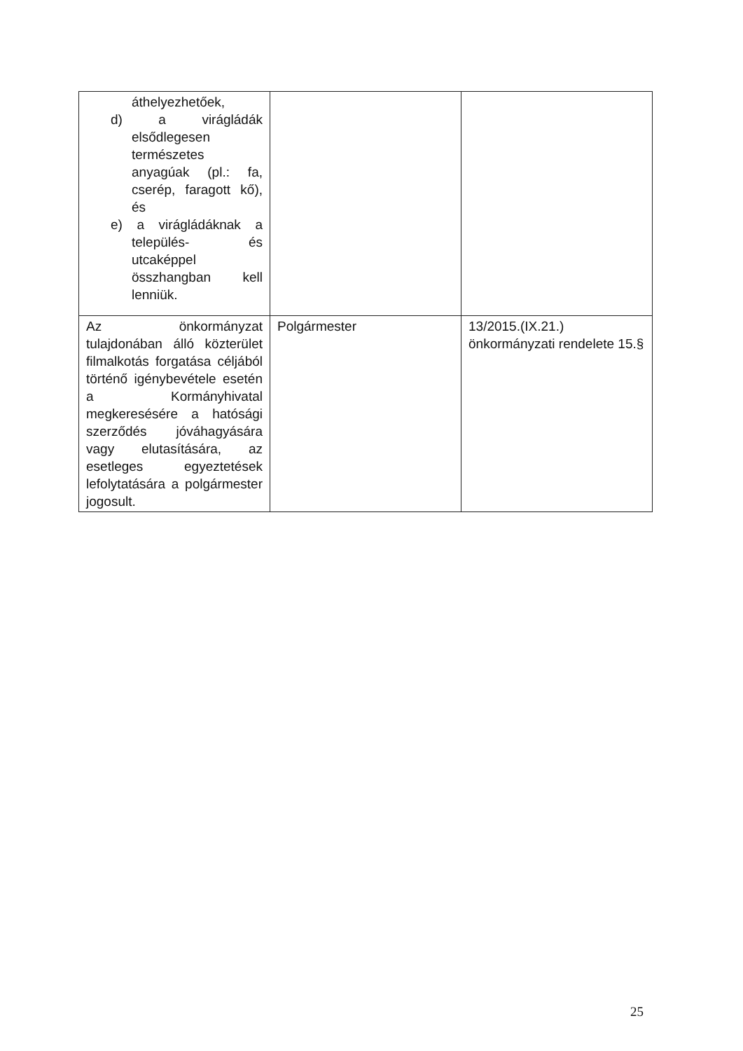| áthelyezhetőek, d) a virágládák elsődlegesen természetes anyagúak (pl.: fa, cserép, faragott kő), és e) a virágládáknak a település- és utcaképpel összhangban kell lenniük. | | |
| Az önkormányzat tulajdonában álló közterület filmalkotás forgatása céljából történő igénybevétele esetén a Kormányhivatal megkeresésére a hatósági szerződés jóváhagyására vagy elutasítására, az esetleges egyeztetések lefolytatására a polgármester jogosult. | Polgármester | 13/2015.(IX.21.) önkormányzati rendelete 15.§ |
25